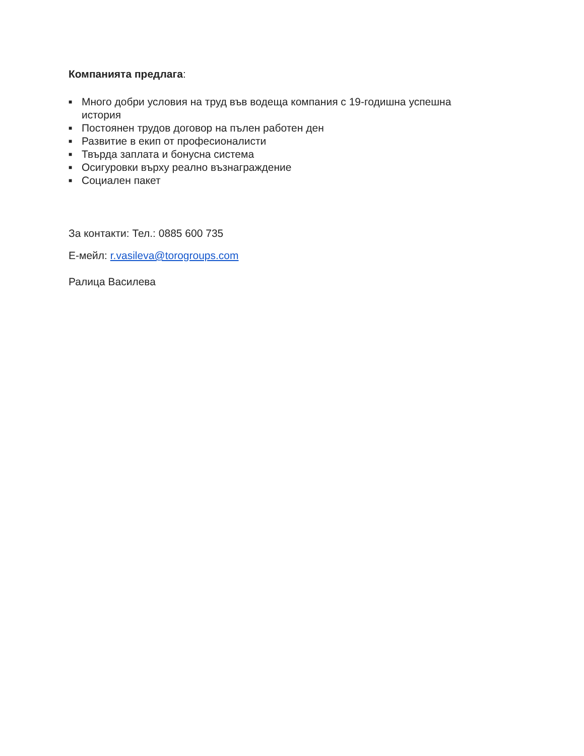Компанията предлага:
■ Много добри условия на труд във водеща компания с 19-годишна успешна история
■ Постоянен трудов договор на пълен работен ден
■ Развитие в екип от професионалисти
■ Твърда заплата и бонусна система
■ Осигуровки върху реално възнаграждение
■ Социален пакет
За контакти: Тел.: 0885 600 735
Е-мейл: r.vasileva@torogroups.com
Ралица Василева